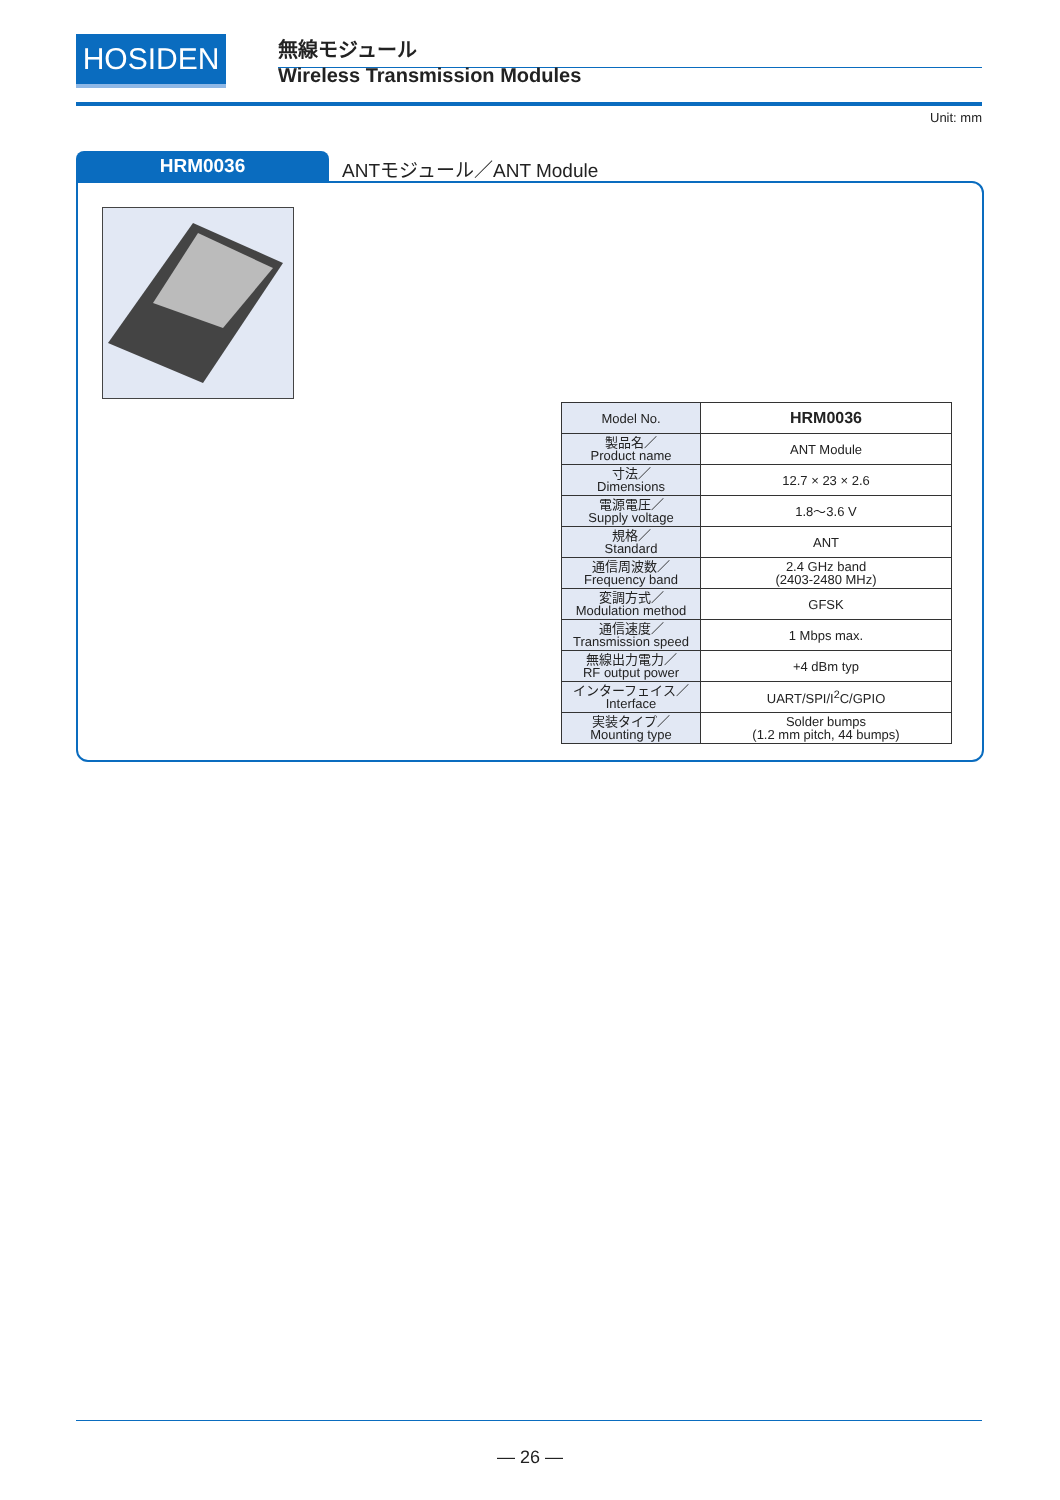HOSIDEN 無線モジュール
Wireless Transmission Modules
Unit: mm
HRM0036 ANTモジュール／ANT Module
| Model No. | HRM0036 |
| 製品名／ Product name | ANT Module |
| 寸法／ Dimensions | 12.7 × 23 × 2.6 |
| 電源電圧／ Supply voltage | 1.8〜3.6 V |
| 規格／ Standard | ANT |
| 通信周波数／ Frequency band | 2.4 GHz band (2403-2480 MHz) |
| 変調方式／ Modulation method | GFSK |
| 通信速度／ Transmission speed | 1 Mbps max. |
| 無線出力電力／ RF output power | +4 dBm typ |
| インターフェイス／ Interface | UART/SPI/I<sup>2</sup>C/GPIO |
| 実装タイプ／ Mounting type | Solder bumps (1.2 mm pitch, 44 bumps) |
— 26 —